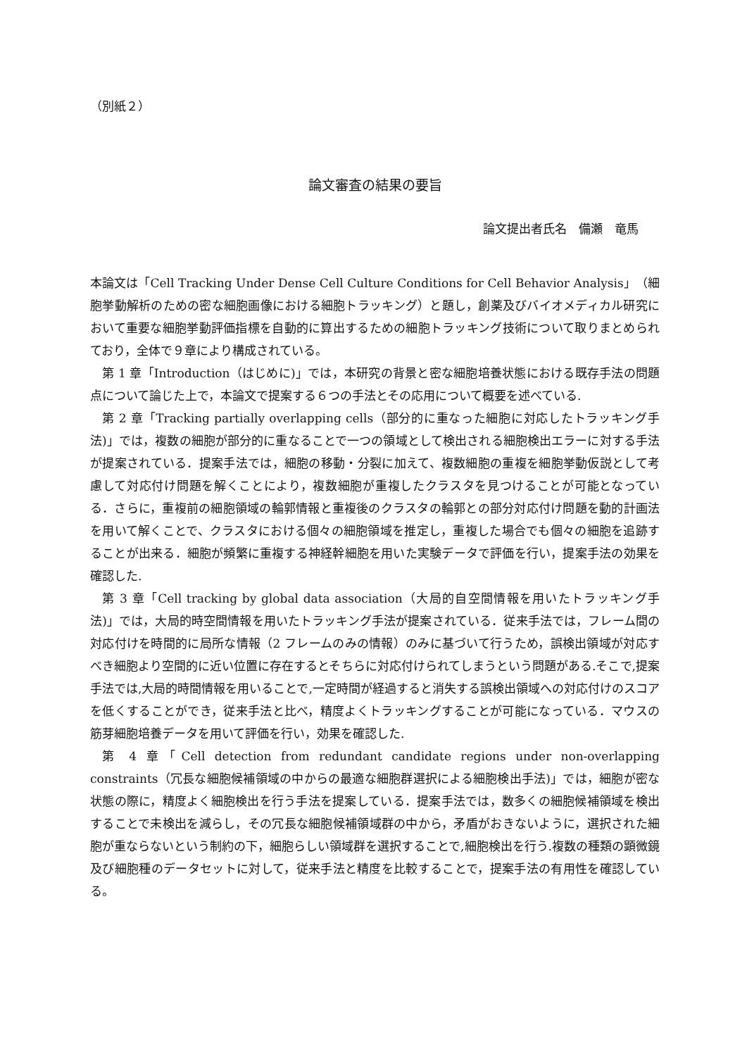（別紙２）
論文審査の結果の要旨
論文提出者氏名　備瀬　竜馬
本論文は「Cell Tracking Under Dense Cell Culture Conditions for Cell Behavior Analysis」（細胞挙動解析のための密な細胞画像における細胞トラッキング）と題し，創薬及びバイオメディカル研究において重要な細胞挙動評価指標を自動的に算出するための細胞トラッキング技術について取りまとめられており，全体で９章により構成されている。
第 1 章「Introduction（はじめに)」では，本研究の背景と密な細胞培養状態における既存手法の問題点について論じた上で，本論文で提案する６つの手法とその応用について概要を述べている.
第 2 章「Tracking partially overlapping cells（部分的に重なった細胞に対応したトラッキング手法)」では，複数の細胞が部分的に重なることで一つの領域として検出される細胞検出エラーに対する手法が提案されている．提案手法では，細胞の移動・分裂に加えて、複数細胞の重複を細胞挙動仮説として考慮して対応付け問題を解くことにより，複数細胞が重複したクラスタを見つけることが可能となっている．さらに，重複前の細胞領域の輪郭情報と重複後のクラスタの輪郭との部分対応付け問題を動的計画法を用いて解くことで、クラスタにおける個々の細胞領域を推定し，重複した場合でも個々の細胞を追跡することが出来る．細胞が頻繁に重複する神経幹細胞を用いた実験データで評価を行い，提案手法の効果を確認した.
第 3 章「Cell tracking by global data association（大局的自空間情報を用いたトラッキング手法)」では，大局的時空間情報を用いたトラッキング手法が提案されている．従来手法では，フレーム間の対応付けを時間的に局所な情報（2 フレームのみの情報）のみに基づいて行うため，誤検出領域が対応すべき細胞より空間的に近い位置に存在するとそちらに対応付けられてしまうという問題がある.そこで,提案手法では,大局的時間情報を用いることで,一定時間が経過すると消失する誤検出領域への対応付けのスコアを低くすることができ，従来手法と比べ，精度よくトラッキングすることが可能になっている．マウスの筋芽細胞培養データを用いて評価を行い，効果を確認した.
第 4 章「Cell detection from redundant candidate regions under non-overlapping constraints（冗長な細胞候補領域の中からの最適な細胞群選択による細胞検出手法)」では，細胞が密な状態の際に，精度よく細胞検出を行う手法を提案している．提案手法では，数多くの細胞候補領域を検出することで未検出を減らし，その冗長な細胞候補領域群の中から，矛盾がおきないように，選択された細胞が重ならないという制約の下，細胞らしい領域群を選択することで,細胞検出を行う.複数の種類の顕微鏡及び細胞種のデータセットに対して，従来手法と精度を比較することで，提案手法の有用性を確認している。